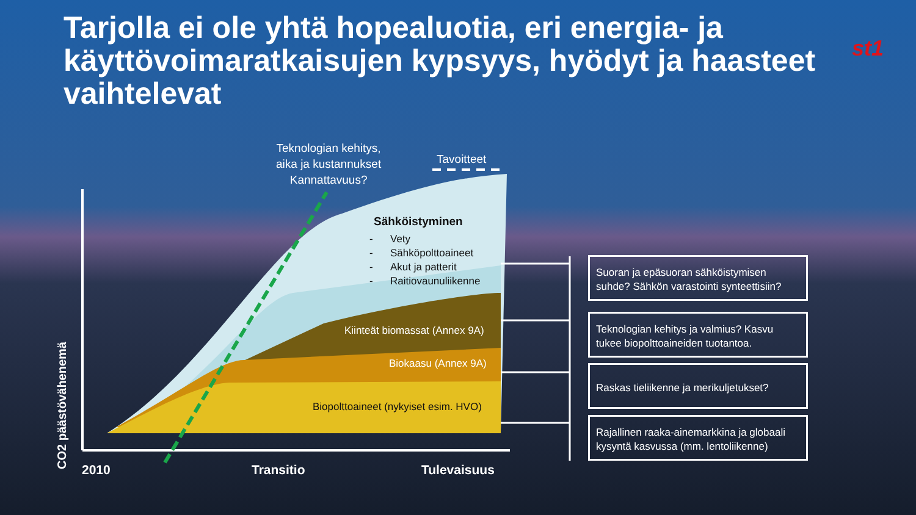Tarjolla ei ole yhtä hopealuotia, eri energia- ja käyttövoimaratkaisujen kypsyys, hyödyt ja haasteet vaihtelevat
st1
Teknologian kehitys,
aika ja kustannukset
Kannattavuus?
Tavoitteet
Sähköistyminen
- Vety
- Sähköpolttoaineet
- Akut ja patterit
- Raitiovaunuliikenne
Kiinteät biomassat (Annex 9A)
Biokaasu (Annex 9A)
Biopolttoaineet (nykyiset esim. HVO)
CO2 päästövähenemä
2010 Transitio Tulevaisuus
Suoran ja epäsuoran sähköistymisen suhde? Sähkön varastointi synteettisiin?
Teknologian kehitys ja valmius? Kasvu tukee biopolttoaineiden tuotantoa.
Raskas tieliikenne ja merikuljetukset?
Rajallinen raaka-ainemarkkina ja globaali kysyntä kasvussa (mm. lentoliikenne)